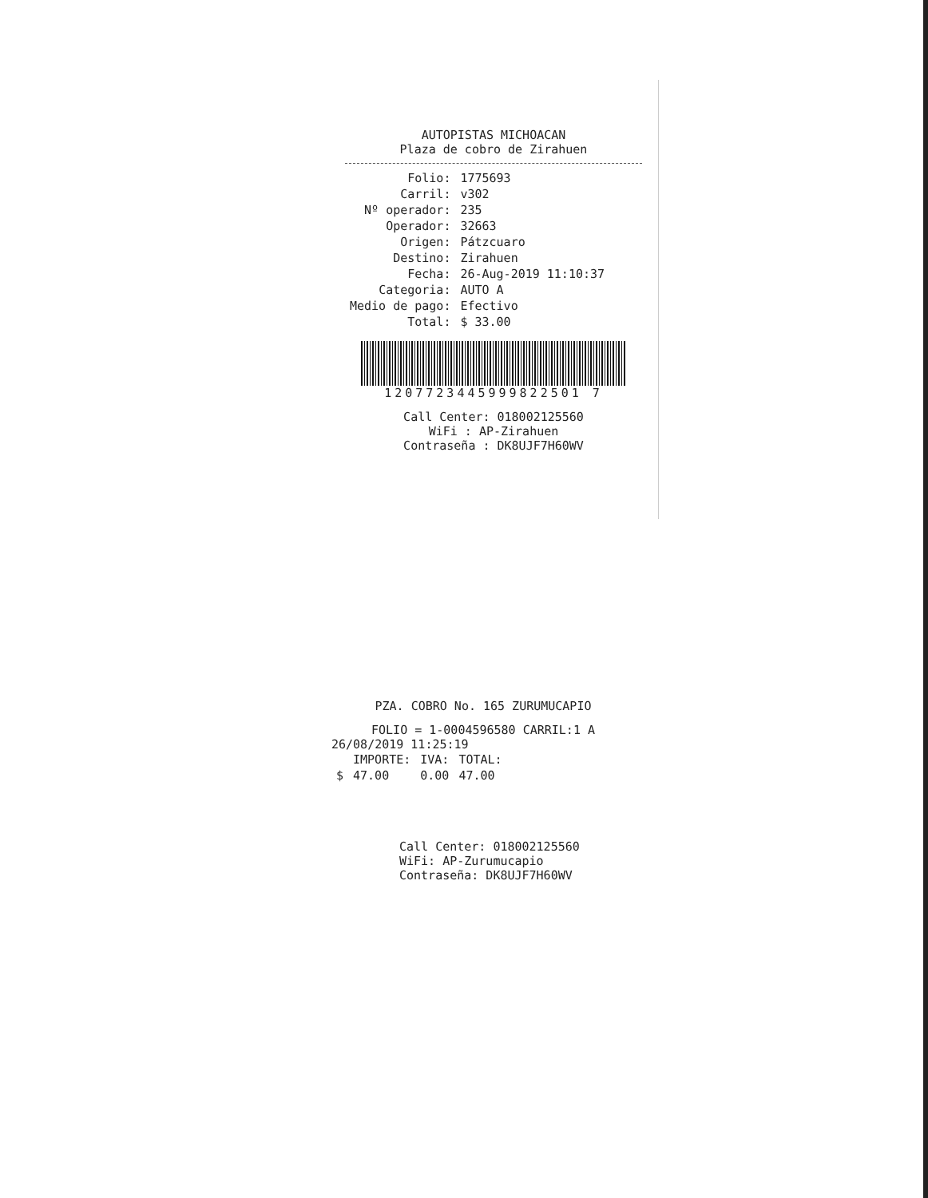AUTOPISTAS MICHOACAN
Plaza de cobro de Zirahuen
| Folio: | 1775693 |
| Carril: | v302 |
| Nº operador: | 235 |
| Operador: | 32663 |
| Origen: | Pátzcuaro |
| Destino: | Zirahuen |
| Fecha: | 26-Aug-2019 11:10:37 |
| Categoria: | AUTO A |
| Medio de pago: | Efectivo |
| Total: | $ 33.00 |
1207723445999822501 7
Call Center: 018002125560
WiFi : AP-Zirahuen
Contraseña : DK8UJF7H60WV
PZA. COBRO No. 165 ZURUMUCAPIO
FOLIO = 1-0004596580 CARRIL:1 A
26/08/2019 11:25:19
| | IMPORTE: | IVA: | TOTAL: |
| $ | 47.00 | 0.00 | 47.00 |
Call Center: 018002125560
WiFi: AP-Zurumucapio
Contraseña: DK8UJF7H60WV